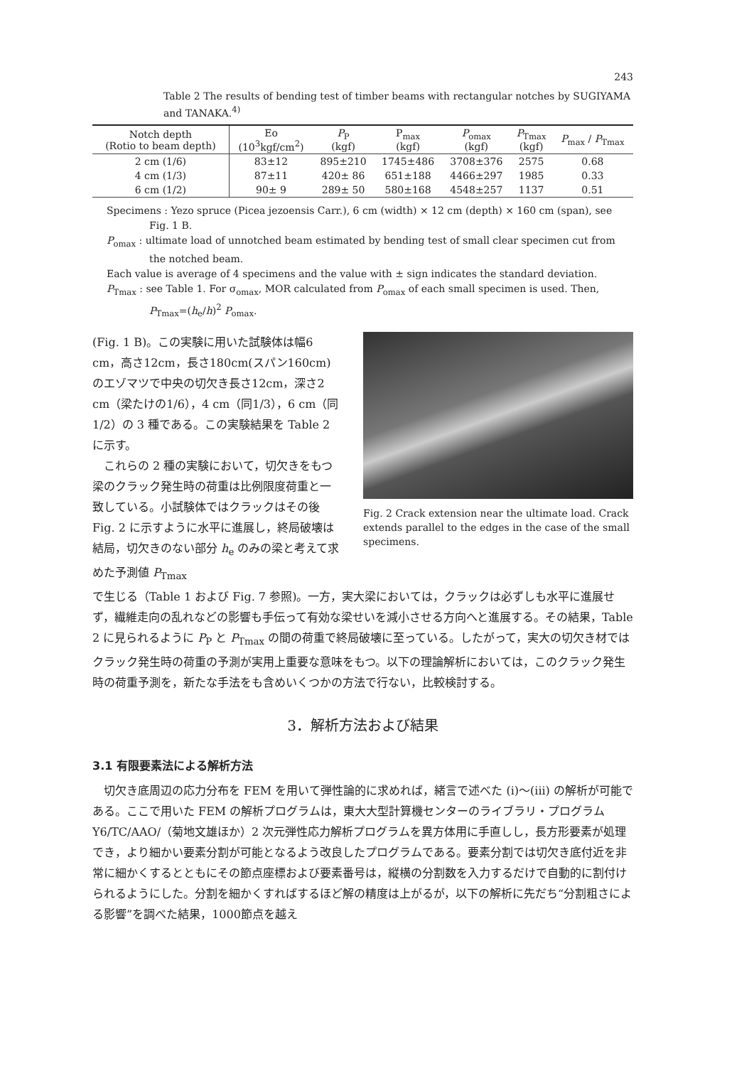243
Table 2 The results of bending test of timber beams with rectangular notches by SUGIYAMA and TANAKA.<sup>4)</sup>
| Notch depth (Rotio to beam depth) | Eo (10<sup>3</sup>kgf/cm<sup>2</sup>) | P<sub>P</sub> (kgf) | P<sub>max</sub> (kgf) | P<sub>omax</sub> (kgf) | P<sub>Tmax</sub> (kgf) | P<sub>max</sub> / P<sub>Tmax</sub> |
| --- | --- | --- | --- | --- | --- | --- |
| 2 cm (1/6) | 83±12 | 895±210 | 1745±486 | 3708±376 | 2575 | 0.68 |
| 4 cm (1/3) | 87±11 | 420± 86 | 651±188 | 4466±297 | 1985 | 0.33 |
| 6 cm (1/2) | 90± 9 | 289± 50 | 580±168 | 4548±257 | 1137 | 0.51 |
Specimens : Yezo spruce (Picea jezoensis Carr.), 6 cm (width) × 12 cm (depth) × 160 cm (span), see Fig. 1 B.
P<sub>omax</sub> : ultimate load of unnotched beam estimated by bending test of small clear specimen cut from the notched beam.
Each value is average of 4 specimens and the value with ± sign indicates the standard deviation.
P<sub>Tmax</sub> : see Table 1. For σ<sub>omax</sub>, MOR calculated from P<sub>omax</sub> of each small specimen is used. Then, P<sub>Tmax</sub>=(h<sub>e</sub>/h)<sup>2</sup> P<sub>omax</sub>.
(Fig. 1 B)。この実験に用いた試験体は幅6 cm，高さ12cm，長さ180cm(スパン160cm)のエゾマツで中央の切欠き長さ12cm，深さ2 cm（梁たけの1/6），4 cm（同1/3），6 cm（同 1/2）の 3 種である。この実験結果を Table 2 に示す。
　これらの 2 種の実験において，切欠きをもつ梁のクラック発生時の荷重は比例限度荷重と一致している。小試験体ではクラックはその後 Fig. 2 に示すように水平に進展し，終局破壊は結局，切欠きのない部分 h<sub>e</sub> のみの梁と考えて求めた予測値 P<sub>Tmax</sub>
Fig. 2 Crack extension near the ultimate load. Crack extends parallel to the edges in the case of the small specimens.
で生じる（Table 1 および Fig. 7 参照)。一方，実大梁においては，クラックは必ずしも水平に進展せず，繊維走向の乱れなどの影響も手伝って有効な梁せいを減小させる方向へと進展する。その結果，Table 2 に見られるように P<sub>P</sub> と P<sub>Tmax</sub> の間の荷重で終局破壊に至っている。したがって，実大の切欠き材ではクラック発生時の荷重の予測が実用上重要な意味をもつ。以下の理論解析においては，このクラック発生時の荷重予測を，新たな手法をも含めいくつかの方法で行ない，比較検討する。
3．解析方法および結果
3.1 有限要素法による解析方法
　切欠き底周辺の応力分布を FEM を用いて弾性論的に求めれば，緒言で述べた (i)〜(iii) の解析が可能である。ここで用いた FEM の解析プログラムは，東大大型計算機センターのライブラリ・プログラム Y6/TC/AAO/（菊地文雄ほか）2 次元弾性応力解析プログラムを異方体用に手直しし，長方形要素が処理でき，より細かい要素分割が可能となるよう改良したプログラムである。要素分割では切欠き底付近を非常に細かくするとともにその節点座標および要素番号は，縦横の分割数を入力するだけで自動的に割付けられるようにした。分割を細かくすればするほど解の精度は上がるが，以下の解析に先だち“分割粗さによる影響”を調べた結果，1000節点を越え